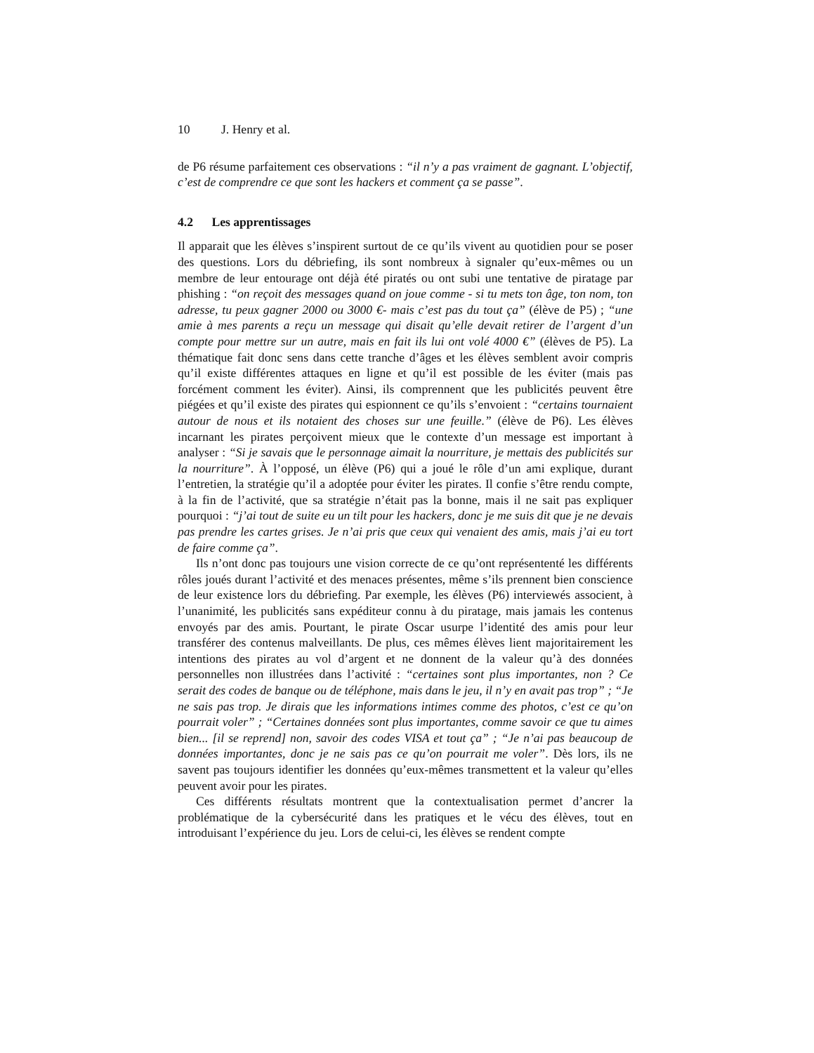10 J. Henry et al.
de P6 résume parfaitement ces observations : “il n’y a pas vraiment de gagnant. L’objectif, c’est de comprendre ce que sont les hackers et comment ça se passe”.
4.2 Les apprentissages
Il apparait que les élèves s’inspirent surtout de ce qu’ils vivent au quotidien pour se poser des questions. Lors du débriefing, ils sont nombreux à signaler qu’eux-mêmes ou un membre de leur entourage ont déjà été piratés ou ont subi une tentative de piratage par phishing : “on reçoit des messages quand on joue comme - si tu mets ton âge, ton nom, ton adresse, tu peux gagner 2000 ou 3000 €- mais c’est pas du tout ça” (élève de P5) ; “une amie à mes parents a reçu un message qui disait qu’elle devait retirer de l’argent d’un compte pour mettre sur un autre, mais en fait ils lui ont volé 4000 €” (élèves de P5). La thématique fait donc sens dans cette tranche d’âges et les élèves semblent avoir compris qu’il existe différentes attaques en ligne et qu’il est possible de les éviter (mais pas forcément comment les éviter). Ainsi, ils comprennent que les publicités peuvent être piégées et qu’il existe des pirates qui espionnent ce qu’ils s’envoient : “certains tournaient autour de nous et ils notaient des choses sur une feuille.” (élève de P6). Les élèves incarnant les pirates perçoivent mieux que le contexte d’un message est important à analyser : “Si je savais que le personnage aimait la nourriture, je mettais des publicités sur la nourriture”. À l’opposé, un élève (P6) qui a joué le rôle d’un ami explique, durant l’entretien, la stratégie qu’il a adoptée pour éviter les pirates. Il confie s’être rendu compte, à la fin de l’activité, que sa stratégie n’était pas la bonne, mais il ne sait pas expliquer pourquoi : “j’ai tout de suite eu un tilt pour les hackers, donc je me suis dit que je ne devais pas prendre les cartes grises. Je n’ai pris que ceux qui venaient des amis, mais j’ai eu tort de faire comme ça”.
Ils n’ont donc pas toujours une vision correcte de ce qu’ont représententé les différents rôles joués durant l’activité et des menaces présentes, même s’ils prennent bien conscience de leur existence lors du débriefing. Par exemple, les élèves (P6) interviewés associent, à l’unanimité, les publicités sans expéditeur connu à du piratage, mais jamais les contenus envoyés par des amis. Pourtant, le pirate Oscar usurpe l’identité des amis pour leur transférer des contenus malveillants. De plus, ces mêmes élèves lient majoritairement les intentions des pirates au vol d’argent et ne donnent de la valeur qu’à des données personnelles non illustrées dans l’activité : “certaines sont plus importantes, non ? Ce serait des codes de banque ou de téléphone, mais dans le jeu, il n’y en avait pas trop” ; “Je ne sais pas trop. Je dirais que les informations intimes comme des photos, c’est ce qu’on pourrait voler” ; “Certaines données sont plus importantes, comme savoir ce que tu aimes bien... [il se reprend] non, savoir des codes VISA et tout ça” ; “Je n’ai pas beaucoup de données importantes, donc je ne sais pas ce qu’on pourrait me voler”. Dès lors, ils ne savent pas toujours identifier les données qu’eux-mêmes transmettent et la valeur qu’elles peuvent avoir pour les pirates.
Ces différents résultats montrent que la contextualisation permet d’ancrer la problématique de la cybersécurité dans les pratiques et le vécu des élèves, tout en introduisant l’expérience du jeu. Lors de celui-ci, les élèves se rendent compte